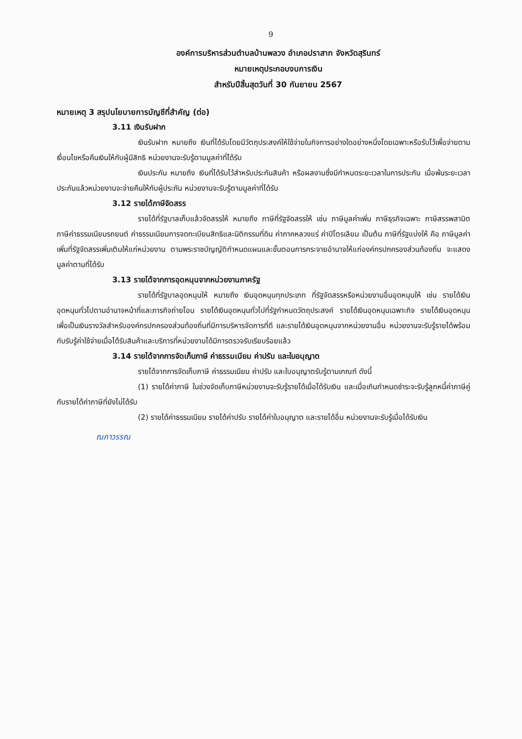9
องค์การบริหารส่วนตำบลบ้านพลวง อำเภอปราสาท จังหวัดสุรินทร์
หมายเหตุประกอบงบการเงิน
สำหรับปีสิ้นสุดวันที่ 30 กันยายน 2567
หมายเหตุ 3 สรุปนโยบายการบัญชีที่สำคัญ (ต่อ)
3.11 เงินรับฝาก
เงินรับฝาก หมายถึง เงินที่ได้รับโดยมีวัตถุประสงค์ให้ใช้จ่ายในกิจการอย่างใดอย่างหนึ่งโดยเฉพาะหรือรับไว้เพื่อจ่ายตามเงื่อนไขหรือคืนเงินให้กับผู้มีสิทธิ หน่วยงานจะรับรู้ตามมูลค่าที่ได้รับ
เงินประกัน หมายถึง เงินที่ได้รับไว้สำหรับประกันสินค้า หรือผลงานซึ่งมีกำหนดระยะเวลาในการประกัน เมื่อพ้นระยะเวลาประกันแล้วหน่วยงานจะจ่ายคืนให้กับผู้ประกัน หน่วยงานจะรับรู้ตามมูลค่าที่ได้รับ
3.12 รายได้ภาษีจัดสรร
รายได้ที่รัฐบาลเก็บแล้วจัดสรรให้ หมายถึง ภาษีที่รัฐจัดสรรให้ เช่น ภาษีมูลค่าเพิ่ม ภาษีธุรกิจเฉพาะ ภาษีสรรพสามิต ภาษีค่าธรรมเนียมรถยนต์ ค่าธรรมเนียมการจดทะเบียนสิทธิและนิติกรรมที่ดิน ค่าภาคหลวงแร่ ค่าปิโตรเลียม เป็นต้น ภาษีที่รัฐแบ่งให้ คือ ภาษีมูลค่าเพิ่มที่รัฐจัดสรรเพิ่มเติมให้แก่หน่วยงาน ตามพระราชบัญญัติกำหนดแผนและขั้นตอนการกระจายอำนาจให้แก่องค์กรปกครองส่วนท้องถิ่น จะแสดงมูลค่าตามที่ได้รับ
3.13 รายได้จากการอุดหนุนจากหน่วยงานภาครัฐ
รายได้ที่รัฐบาลอุดหนุนให้ หมายถึง เงินอุดหนุนทุกประเภท ที่รัฐจัดสรรหรือหน่วยงานอื่นอุดหนุนให้ เช่น รายได้เงินอุดหนุนทั่วไปตามอำนาจหน้าที่และภารกิจถ่ายโอน รายได้เงินอุดหนุนทั่วไปที่รัฐกำหนดวัตถุประสงค์ รายได้เงินอุดหนุนเฉพาะกิจ รายได้เงินอุดหนุนเพื่อเป็นเงินรางวัลสำหรับองค์กรปกครองส่วนท้องถิ่นที่มีการบริหารจัดการที่ดี และรายได้เงินอุดหนุนจากหน่วยงานอื่น หน่วยงานจะรับรู้รายได้พร้อมกับรับรู้ค่าใช้จ่ายเมื่อได้รับสินค้าและบริการที่หน่วยงานได้มีการตรวจรับเรียบร้อยแล้ว
3.14 รายได้จากการจัดเก็บภาษี ค่าธรรมเนียม ค่าปรับ และใบอนุญาต
รายได้จากการจัดเก็บภาษี ค่าธรรมเนียม ค่าปรับ และใบอนุญาตรับรู้ตามเกณฑ์ ดังนี้
(1) รายได้ค่าภาษี ในช่วงจัดเก็บภาษีหน่วยงานจะรับรู้รายได้เมื่อได้รับเงิน และเมื่อเกินกำหนดชำระจะรับรู้ลูกหนี้ค่าภาษีคู่กับรายได้ค่าภาษีที่ยังไม่ได้รับ
(2) รายได้ค่าธรรมเนียม รายได้ค่าปรับ รายได้ค่าใบอนุญาต และรายได้อื่น หน่วยงานจะรับรู้เมื่อได้รับเงิน
ณภาวรรณ